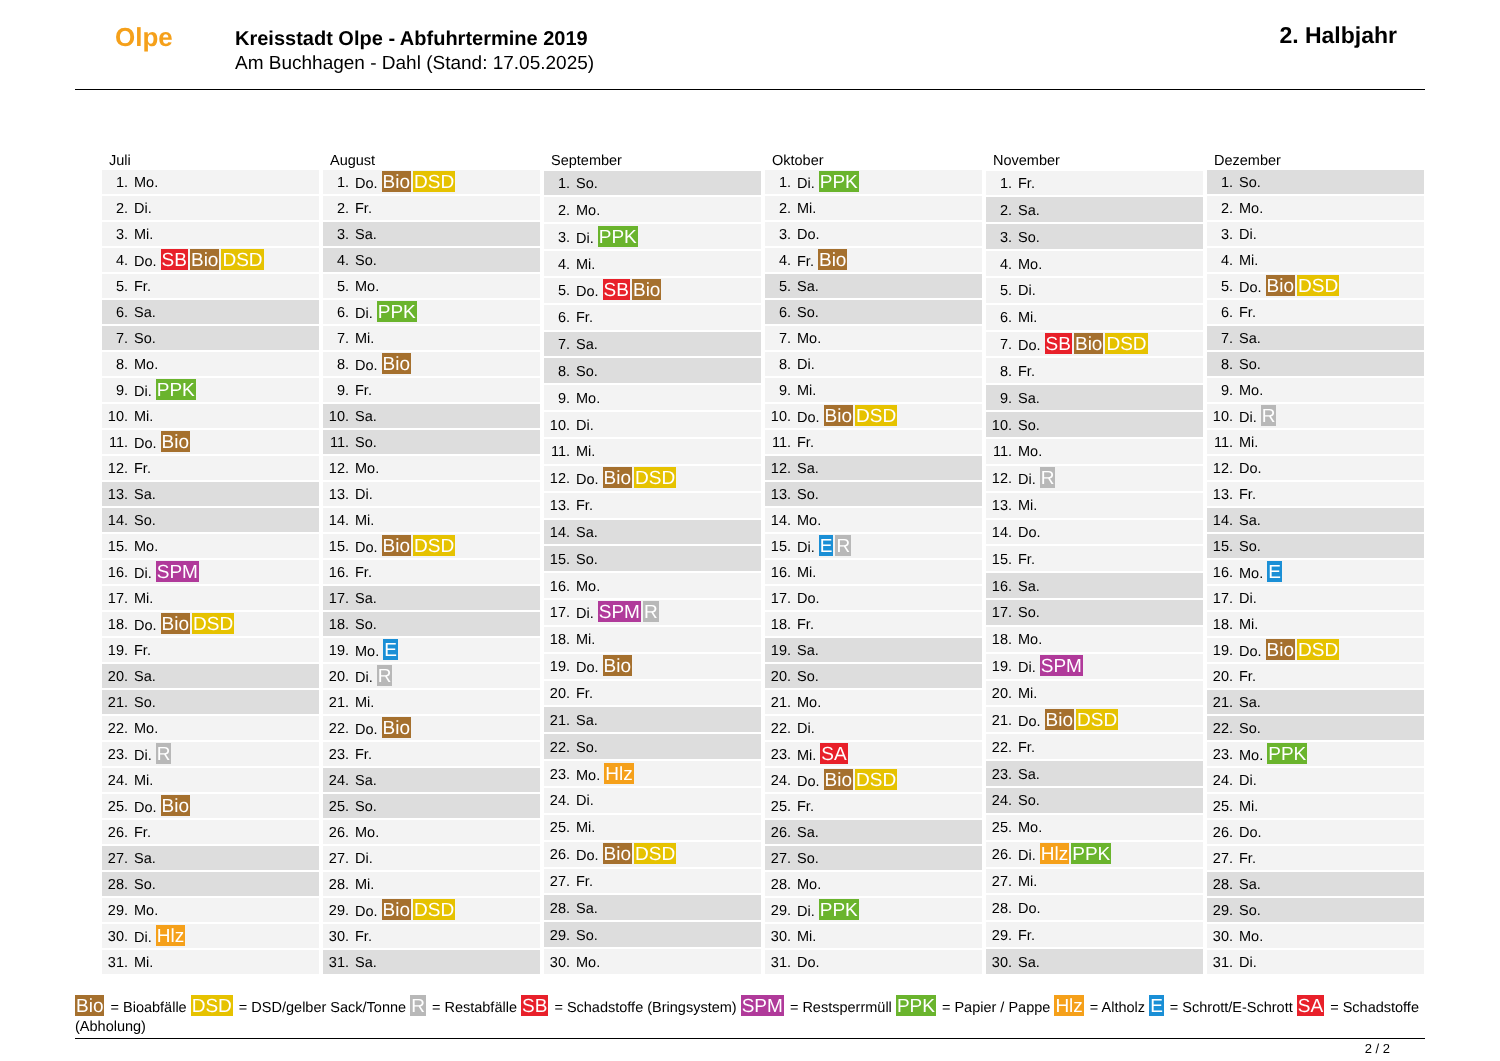Olpe
Kreisstadt Olpe - Abfuhrtermine 2019
Am Buchhagen - Dahl (Stand: 17.05.2025)
2. Halbjahr
| Juli | |
| --- | --- |
| 1. | Mo. |
| 2. | Di. |
| 3. | Mi. |
| 4. | Do. SB Bio DSD |
| 5. | Fr. |
| 6. | Sa. |
| 7. | So. |
| 8. | Mo. |
| 9. | Di. PPK |
| 10. | Mi. |
| 11. | Do. Bio |
| 12. | Fr. |
| 13. | Sa. |
| 14. | So. |
| 15. | Mo. |
| 16. | Di. SPM |
| 17. | Mi. |
| 18. | Do. Bio DSD |
| 19. | Fr. |
| 20. | Sa. |
| 21. | So. |
| 22. | Mo. |
| 23. | Di. R |
| 24. | Mi. |
| 25. | Do. Bio |
| 26. | Fr. |
| 27. | Sa. |
| 28. | So. |
| 29. | Mo. |
| 30. | Di. Hlz |
| 31. | Mi. |
| August | |
| --- | --- |
| 1. | Do. Bio DSD |
| 2. | Fr. |
| 3. | Sa. |
| 4. | So. |
| 5. | Mo. |
| 6. | Di. PPK |
| 7. | Mi. |
| 8. | Do. Bio |
| 9. | Fr. |
| 10. | Sa. |
| 11. | So. |
| 12. | Mo. |
| 13. | Di. |
| 14. | Mi. |
| 15. | Do. Bio DSD |
| 16. | Fr. |
| 17. | Sa. |
| 18. | So. |
| 19. | Mo. E |
| 20. | Di. R |
| 21. | Mi. |
| 22. | Do. Bio |
| 23. | Fr. |
| 24. | Sa. |
| 25. | So. |
| 26. | Mo. |
| 27. | Di. |
| 28. | Mi. |
| 29. | Do. Bio DSD |
| 30. | Fr. |
| 31. | Sa. |
| September | |
| --- | --- |
| 1. | So. |
| 2. | Mo. |
| 3. | Di. PPK |
| 4. | Mi. |
| 5. | Do. SB Bio |
| 6. | Fr. |
| 7. | Sa. |
| 8. | So. |
| 9. | Mo. |
| 10. | Di. |
| 11. | Mi. |
| 12. | Do. Bio DSD |
| 13. | Fr. |
| 14. | Sa. |
| 15. | So. |
| 16. | Mo. |
| 17. | Di. SPM R |
| 18. | Mi. |
| 19. | Do. Bio |
| 20. | Fr. |
| 21. | Sa. |
| 22. | So. |
| 23. | Mo. Hlz |
| 24. | Di. |
| 25. | Mi. |
| 26. | Do. Bio DSD |
| 27. | Fr. |
| 28. | Sa. |
| 29. | So. |
| 30. | Mo. |
| Oktober | |
| --- | --- |
| 1. | Di. PPK |
| 2. | Mi. |
| 3. | Do. |
| 4. | Fr. Bio |
| 5. | Sa. |
| 6. | So. |
| 7. | Mo. |
| 8. | Di. |
| 9. | Mi. |
| 10. | Do. Bio DSD |
| 11. | Fr. |
| 12. | Sa. |
| 13. | So. |
| 14. | Mo. |
| 15. | Di. E R |
| 16. | Mi. |
| 17. | Do. |
| 18. | Fr. |
| 19. | Sa. |
| 20. | So. |
| 21. | Mo. |
| 22. | Di. |
| 23. | Mi. SA |
| 24. | Do. Bio DSD |
| 25. | Fr. |
| 26. | Sa. |
| 27. | So. |
| 28. | Mo. |
| 29. | Di. PPK |
| 30. | Mi. |
| 31. | Do. |
| November | |
| --- | --- |
| 1. | Fr. |
| 2. | Sa. |
| 3. | So. |
| 4. | Mo. |
| 5. | Di. |
| 6. | Mi. |
| 7. | Do. SB Bio DSD |
| 8. | Fr. |
| 9. | Sa. |
| 10. | So. |
| 11. | Mo. |
| 12. | Di. R |
| 13. | Mi. |
| 14. | Do. |
| 15. | Fr. |
| 16. | Sa. |
| 17. | So. |
| 18. | Mo. |
| 19. | Di. SPM |
| 20. | Mi. |
| 21. | Do. Bio DSD |
| 22. | Fr. |
| 23. | Sa. |
| 24. | So. |
| 25. | Mo. |
| 26. | Di. Hlz PPK |
| 27. | Mi. |
| 28. | Do. |
| 29. | Fr. |
| 30. | Sa. |
| Dezember | |
| --- | --- |
| 1. | So. |
| 2. | Mo. |
| 3. | Di. |
| 4. | Mi. |
| 5. | Do. Bio DSD |
| 6. | Fr. |
| 7. | Sa. |
| 8. | So. |
| 9. | Mo. |
| 10. | Di. R |
| 11. | Mi. |
| 12. | Do. |
| 13. | Fr. |
| 14. | Sa. |
| 15. | So. |
| 16. | Mo. E |
| 17. | Di. |
| 18. | Mi. |
| 19. | Do. Bio DSD |
| 20. | Fr. |
| 21. | Sa. |
| 22. | So. |
| 23. | Mo. PPK |
| 24. | Di. |
| 25. | Mi. |
| 26. | Do. |
| 27. | Fr. |
| 28. | Sa. |
| 29. | So. |
| 30. | Mo. |
| 31. | Di. |
Bio = Bioabfälle DSD = DSD/gelber Sack/Tonne R = Restabfälle SB = Schadstoffe (Bringsystem) SPM = Restsperrmüll PPK = Papier / Pappe Hlz = Altholz E = Schrott/E-Schrott SA = Schadstoffe (Abholung)
2 / 2